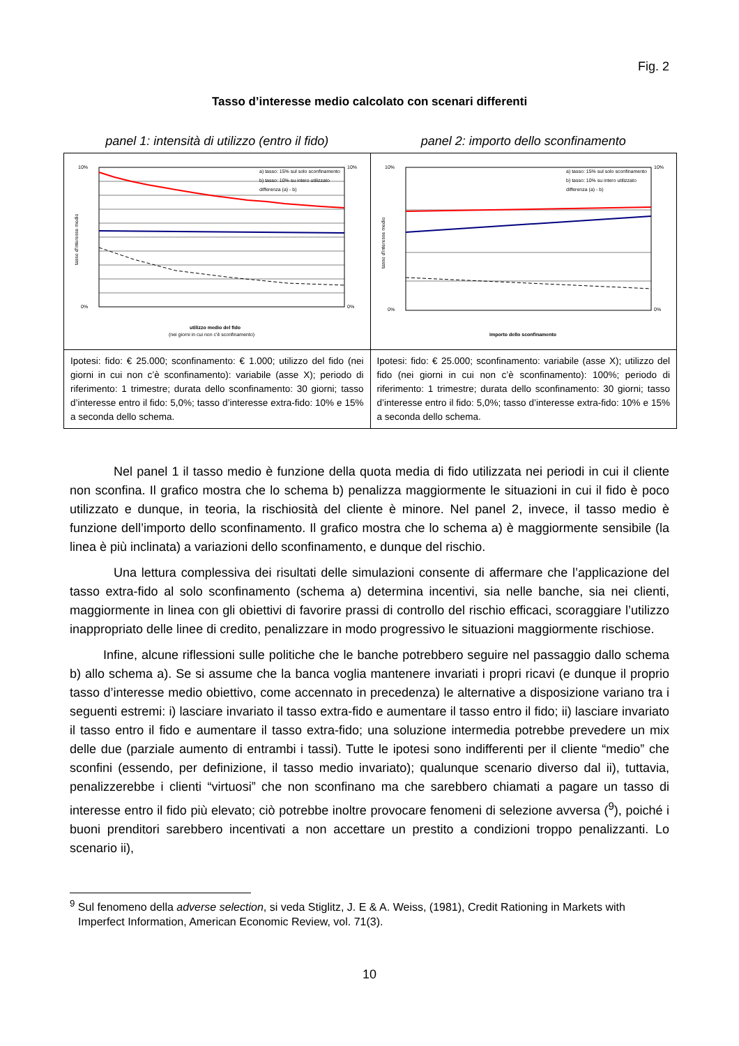Fig. 2
Tasso d’interesse medio calcolato con scenari differenti
| panel 1: intensità di utilizzo (entro il fido) | panel 2: importo dello sconfinamento |
| --- | --- |
| 10% 0% 10% 0% a) tasso: 15% sul solo sconfinamento b) tasso: 10% su intero utilizzato differenza (a) - b) utilizzo medio del fido (nei giorni in cui non c'è sconfinamento) tasso d'interesse medio | 10% 0% 10% 0% a) tasso: 15% sul solo sconfinamento b) tasso: 10% su intero utilizzato differenza (a) - b) importo dello sconfinamento tasso d'interesse medio |
| Ipotesi: fido: € 25.000; sconfinamento: € 1.000; utilizzo del fido (nei giorni in cui non c’è sconfinamento): variabile (asse X); periodo di riferimento: 1 trimestre; durata dello sconfinamento: 30 giorni; tasso d’interesse entro il fido: 5,0%; tasso d’interesse extra-fido: 10% e 15% a seconda dello schema. | Ipotesi: fido: € 25.000; sconfinamento: variabile (asse X); utilizzo del fido (nei giorni in cui non c’è sconfinamento): 100%; periodo di riferimento: 1 trimestre; durata dello sconfinamento: 30 giorni; tasso d’interesse entro il fido: 5,0%; tasso d’interesse extra-fido: 10% e 15% a seconda dello schema. |
Nel panel 1 il tasso medio è funzione della quota media di fido utilizzata nei periodi in cui il cliente non sconfina. Il grafico mostra che lo schema b) penalizza maggiormente le situazioni in cui il fido è poco utilizzato e dunque, in teoria, la rischiosità del cliente è minore. Nel panel 2, invece, il tasso medio è funzione dell’importo dello sconfinamento. Il grafico mostra che lo schema a) è maggiormente sensibile (la linea è più inclinata) a variazioni dello sconfinamento, e dunque del rischio.
Una lettura complessiva dei risultati delle simulazioni consente di affermare che l’applicazione del tasso extra-fido al solo sconfinamento (schema a) determina incentivi, sia nelle banche, sia nei clienti, maggiormente in linea con gli obiettivi di favorire prassi di controllo del rischio efficaci, scoraggiare l’utilizzo inappropriato delle linee di credito, penalizzare in modo progressivo le situazioni maggiormente rischiose.
Infine, alcune riflessioni sulle politiche che le banche potrebbero seguire nel passaggio dallo schema b) allo schema a). Se si assume che la banca voglia mantenere invariati i propri ricavi (e dunque il proprio tasso d’interesse medio obiettivo, come accennato in precedenza) le alternative a disposizione variano tra i seguenti estremi: i) lasciare invariato il tasso extra-fido e aumentare il tasso entro il fido; ii) lasciare invariato il tasso entro il fido e aumentare il tasso extra-fido; una soluzione intermedia potrebbe prevedere un mix delle due (parziale aumento di entrambi i tassi). Tutte le ipotesi sono indifferenti per il cliente “medio” che sconfini (essendo, per definizione, il tasso medio invariato); qualunque scenario diverso dal ii), tuttavia, penalizzerebbe i clienti “virtuosi” che non sconfinano ma che sarebbero chiamati a pagare un tasso di interesse entro il fido più elevato; ciò potrebbe inoltre provocare fenomeni di selezione avversa (<sup>9</sup>), poiché i buoni prenditori sarebbero incentivati a non accettare un prestito a condizioni troppo penalizzanti. Lo scenario ii),
<sup>9</sup> Sul fenomeno della adverse selection, si veda Stiglitz, J. E & A. Weiss, (1981), Credit Rationing in Markets with Imperfect Information, American Economic Review, vol. 71(3).
10